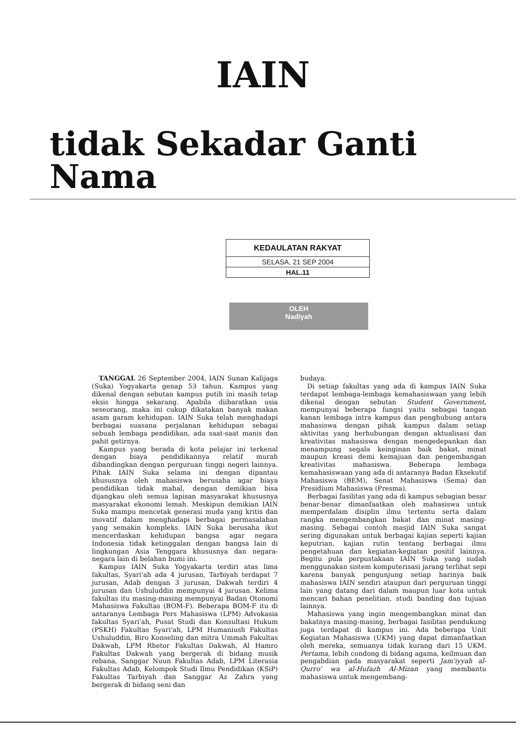IAIN
tidak Sekadar Ganti Nama
| KEDAULATAN RAKYAT |
| SELASA, 21 SEP 2004 |
| HAL.11 |
OLEH
Nadiyah
TANGGAL 26 September 2004, IAIN Sunan Kalijaga (Suka) Yogyakarta genap 53 tahun. Kampus yang dikenal dengan sebutan kampus putih ini masih tetap eksis hingga sekarang. Apabila diibaratkan usia seseorang, maka ini cukup dikatakan banyak makan asam garam kehidupan. IAIN Suka telah menghadapi berbagai suasana perjalanan kehidupan sebagai sebuah lembaga pendidikan, ada saat-saat manis dan pahit getirnya.
Kampus yang berada di kota pelajar ini terkenal dengan biaya pendidikannya relatif murah dibandingkan dengan perguruan tinggi negeri lainnya. Pihak IAIN Suka selama ini dengan dipantau khususnya oleh mahasiswa berusaha agar biaya pendidikan tidak mahal, dengan demikian bisa dijangkau oleh semua lapisan masyarakat khususnya masyarakat ekonomi lemah. Meskipun demikian IAIN Suka mampu mencetak generasi muda yang kritis dan inovatif dalam menghadapi berbagai permasalahan yang semakin kompleks. IAIN Suka berusaha ikut mencerdaskan kehidupan bangsa agar negara Indonesia tidak ketinggalan dengan bangsa lain di lingkungan Asia Tenggara khususnya dan negara-negara lain di belahan bumi ini.
Kampus IAIN Suka Yogyakarta terdiri atas lima fakultas, Syari'ah ada 4 jurusan, Tarbiyah terdapat 7 jurusan, Adab dengan 3 jurusan, Dakwah terdiri 4 jurusan dan Ushuluddin mempunyai 4 jurusan. Kelima fakultas itu masing-masing mempunyai Badan Otonomi Mahasiswa Fakultas (BOM-F). Beberapa BOM-F itu di antaranya Lembaga Pers Mahasiswa (LPM) Advokasia fakultas Syari'ah, Pusat Studi dan Konsultasi Hukum (PSKH) Fakultas Syari'ah, LPM Humaniush Fakultas Ushuluddin, Biro Konseling dan mitra Ummah Fakultas Dakwah, LPM Rhetor Fakultas Dakwah, Al Hamro Fakultas Dakwah yang bergerak di bidang musik rebana, Sanggar Nuun Fakultas Adab, LPM Literasia Fakultas Adab, Kelompok Studi Ilmu Pendidikan (KSiP) Fakultas Tarbiyah dan Sanggar Az Zahra yang bergerak di bidang seni dan
budaya.
Di setiap fakultas yang ada di kampus IAIN Suka terdapat lembaga-lembaga kemahasiswaan yang lebih dikenal dengan sebutan Student Government, mempunyai beberapa fungsi yaitu sebagai tangan kanan lembaga intra kampus dan penghubung antara mahasiswa dengan pihak kampus dalam setiap aktivitas yang berhubungan dengan aktualisasi dan kreativitas mahasiswa dengan mengedepankan dan menampung segala keinginan baik bakat, minat maupun kreasi demi kemajuan dan pengembangan kreativitas mahasiswa. Beberapa lembaga kemahasiswaan yang ada di antaranya Badan Eksekutif Mahasiswa (BEM), Senat Mahasiswa (Sema) dan Presidium Mahasiswa (Presma).
Berbagai fasilitas yang ada di kampus sebagian besar benar-benar dimanfaatkan oleh mahasiswa untuk memperdalam disiplin ilmu tertentu serta dalam rangka mengembangkan bakat dan minat masing-masing. Sebagai contoh masjid IAIN Suka sangat sering digunakan untuk berbagai kajian seperti kajian keputrian, kajian rutin tentang berbagai ilmu pengetahuan dan kegiatan-kegiatan positif lainnya. Begitu pula perpustakaan IAIN Suka yang sudah menggunakan sistem komputerisasi jarang terlihat sepi karena banyak pengunjung setiap harinya baik mahasiswa IAIN sendiri ataupun dari perguruan tinggi lain yang datang dari dalam maupun luar kota untuk mencari bahan penelitian, studi banding dan tujuan lainnya.
Mahasiswa yang ingin mengembangkan minat dan bakatnya masing-masing, berbagai fasilitas pendukung juga terdapat di kampus ini. Ada beberapa Unit Kegiatan Mahasiswa (UKM) yang dapat dimanfaatkan oleh mereka, semuanya tidak kurang dari 15 UKM. Pertama, lebih condong di bidang agama, keilmuan dan pengabdian pada masyarakat seperti Jam'iyyah al-Qurro' wa al-Hufazh Al-Mizan yang membantu mahasiswa untuk mengembang-